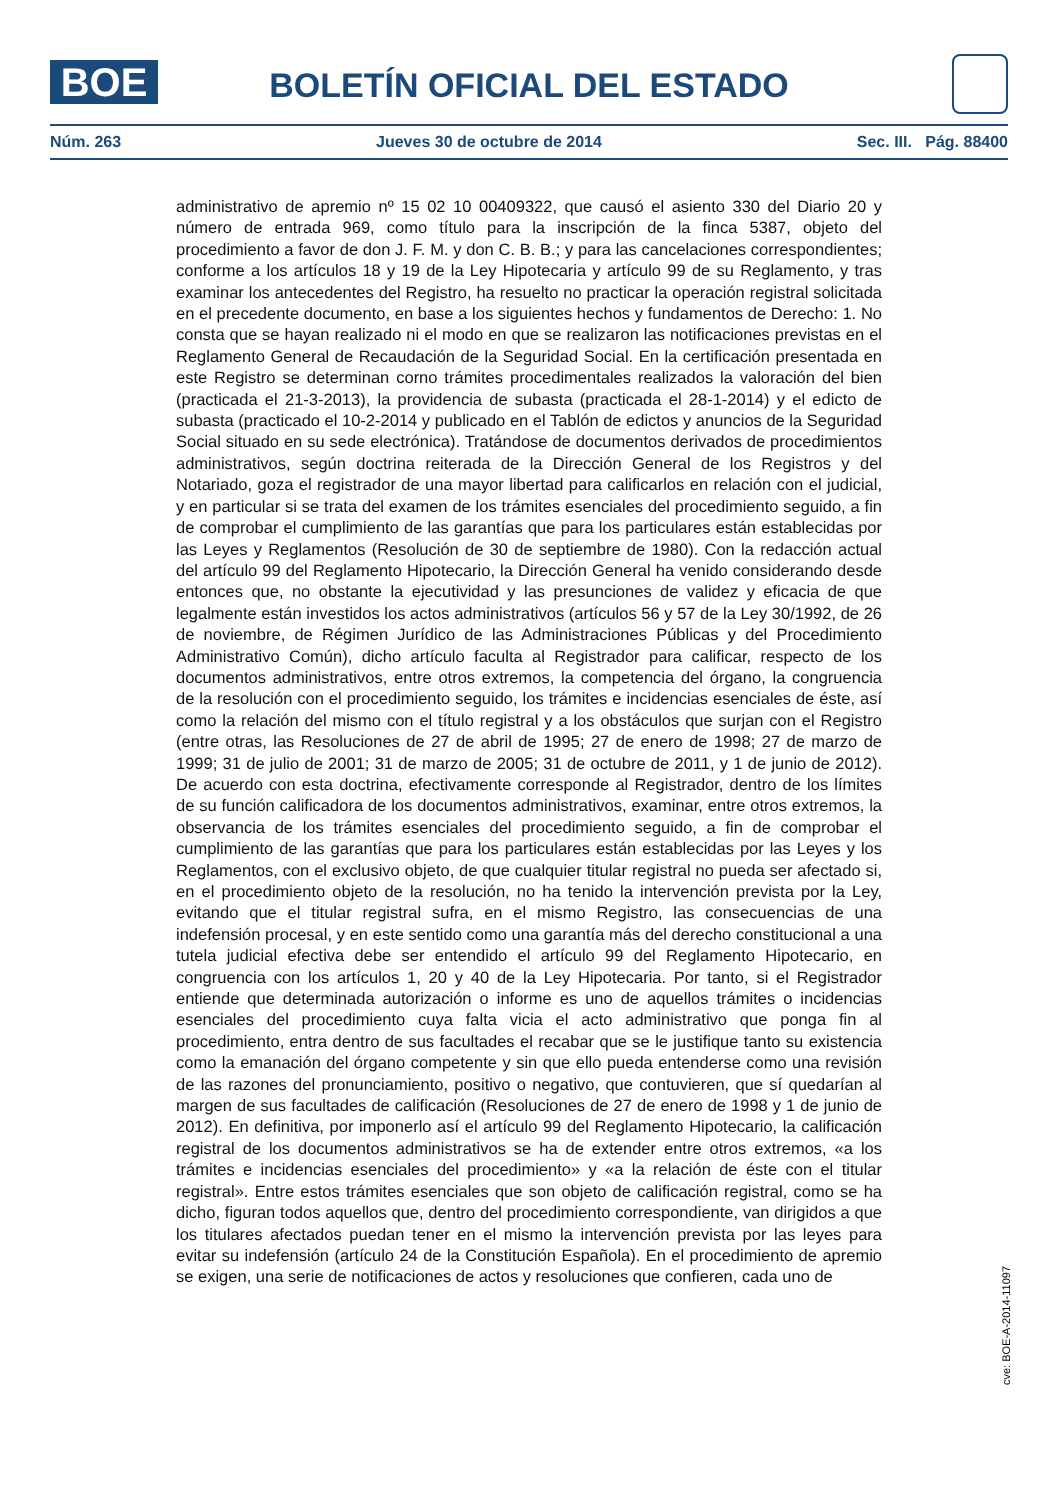BOE
BOLETÍN OFICIAL DEL ESTADO
Núm. 263 Jueves 30 de octubre de 2014 Sec. III. Pág. 88400
administrativo de apremio nº 15 02 10 00409322, que causó el asiento 330 del Diario 20 y número de entrada 969, como título para la inscripción de la finca 5387, objeto del procedimiento a favor de don J. F. M. y don C. B. B.; y para las cancelaciones correspondientes; conforme a los artículos 18 y 19 de la Ley Hipotecaria y artículo 99 de su Reglamento, y tras examinar los antecedentes del Registro, ha resuelto no practicar la operación registral solicitada en el precedente documento, en base a los siguientes hechos y fundamentos de Derecho: 1. No consta que se hayan realizado ni el modo en que se realizaron las notificaciones previstas en el Reglamento General de Recaudación de la Seguridad Social. En la certificación presentada en este Registro se determinan corno trámites procedimentales realizados la valoración del bien (practicada el 21-3-2013), la providencia de subasta (practicada el 28-1-2014) y el edicto de subasta (practicado el 10-2-2014 y publicado en el Tablón de edictos y anuncios de la Seguridad Social situado en su sede electrónica). Tratándose de documentos derivados de procedimientos administrativos, según doctrina reiterada de la Dirección General de los Registros y del Notariado, goza el registrador de una mayor libertad para calificarlos en relación con el judicial, y en particular si se trata del examen de los trámites esenciales del procedimiento seguido, a fin de comprobar el cumplimiento de las garantías que para los particulares están establecidas por las Leyes y Reglamentos (Resolución de 30 de septiembre de 1980). Con la redacción actual del artículo 99 del Reglamento Hipotecario, la Dirección General ha venido considerando desde entonces que, no obstante la ejecutividad y las presunciones de validez y eficacia de que legalmente están investidos los actos administrativos (artículos 56 y 57 de la Ley 30/1992, de 26 de noviembre, de Régimen Jurídico de las Administraciones Públicas y del Procedimiento Administrativo Común), dicho artículo faculta al Registrador para calificar, respecto de los documentos administrativos, entre otros extremos, la competencia del órgano, la congruencia de la resolución con el procedimiento seguido, los trámites e incidencias esenciales de éste, así como la relación del mismo con el título registral y a los obstáculos que surjan con el Registro (entre otras, las Resoluciones de 27 de abril de 1995; 27 de enero de 1998; 27 de marzo de 1999; 31 de julio de 2001; 31 de marzo de 2005; 31 de octubre de 2011, y 1 de junio de 2012). De acuerdo con esta doctrina, efectivamente corresponde al Registrador, dentro de los límites de su función calificadora de los documentos administrativos, examinar, entre otros extremos, la observancia de los trámites esenciales del procedimiento seguido, a fin de comprobar el cumplimiento de las garantías que para los particulares están establecidas por las Leyes y los Reglamentos, con el exclusivo objeto, de que cualquier titular registral no pueda ser afectado si, en el procedimiento objeto de la resolución, no ha tenido la intervención prevista por la Ley, evitando que el titular registral sufra, en el mismo Registro, las consecuencias de una indefensión procesal, y en este sentido como una garantía más del derecho constitucional a una tutela judicial efectiva debe ser entendido el artículo 99 del Reglamento Hipotecario, en congruencia con los artículos 1, 20 y 40 de la Ley Hipotecaria. Por tanto, si el Registrador entiende que determinada autorización o informe es uno de aquellos trámites o incidencias esenciales del procedimiento cuya falta vicia el acto administrativo que ponga fin al procedimiento, entra dentro de sus facultades el recabar que se le justifique tanto su existencia como la emanación del órgano competente y sin que ello pueda entenderse como una revisión de las razones del pronunciamiento, positivo o negativo, que contuvieren, que sí quedarían al margen de sus facultades de calificación (Resoluciones de 27 de enero de 1998 y 1 de junio de 2012). En definitiva, por imponerlo así el artículo 99 del Reglamento Hipotecario, la calificación registral de los documentos administrativos se ha de extender entre otros extremos, «a los trámites e incidencias esenciales del procedimiento» y «a la relación de éste con el titular registral». Entre estos trámites esenciales que son objeto de calificación registral, como se ha dicho, figuran todos aquellos que, dentro del procedimiento correspondiente, van dirigidos a que los titulares afectados puedan tener en el mismo la intervención prevista por las leyes para evitar su indefensión (artículo 24 de la Constitución Española). En el procedimiento de apremio se exigen, una serie de notificaciones de actos y resoluciones que confieren, cada uno de
cve: BOE-A-2014-11097